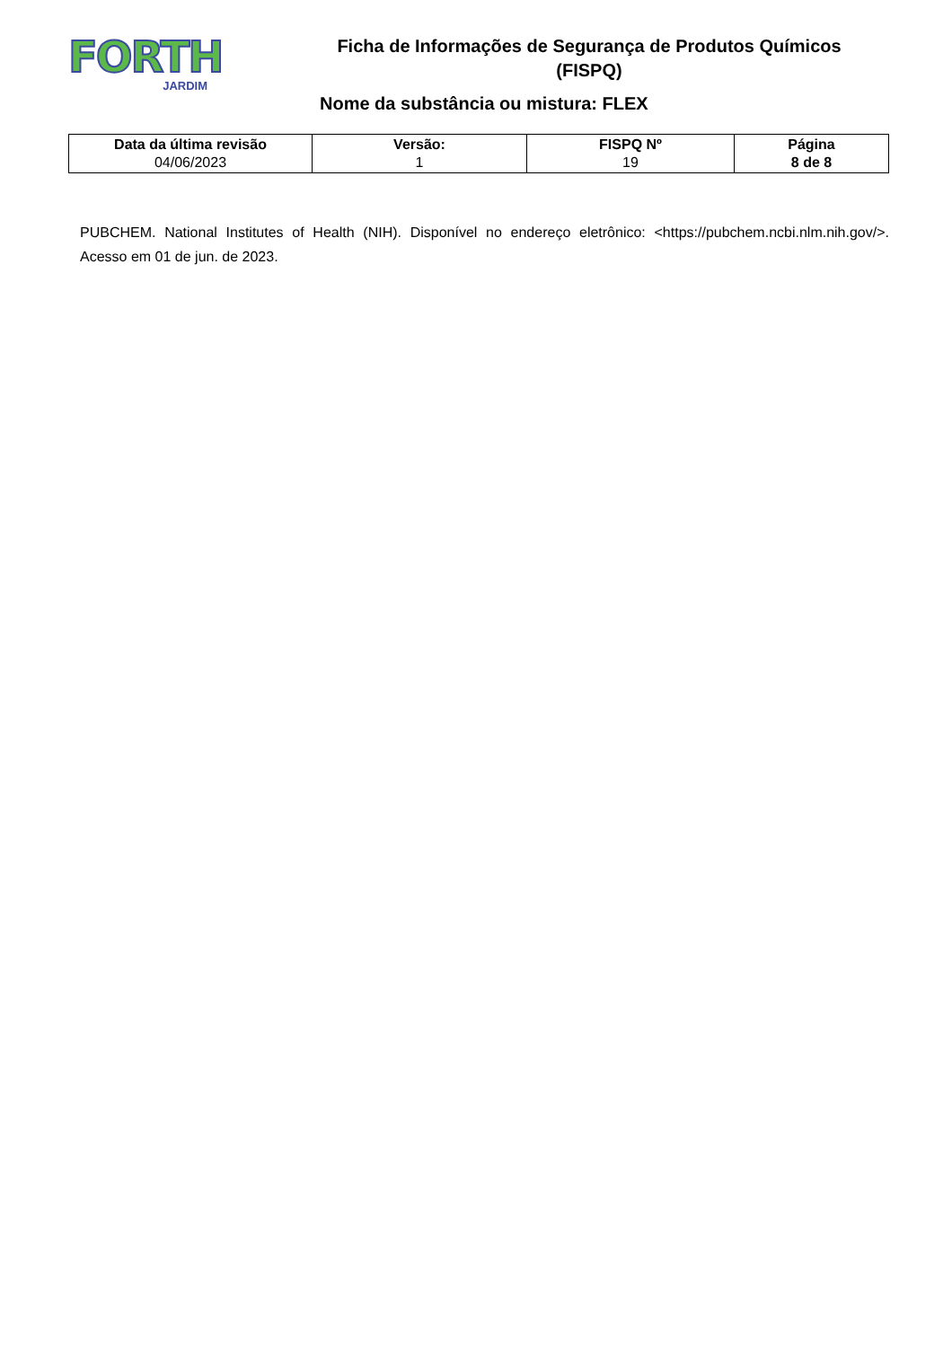FORTH
JARDIM
Ficha de Informações de Segurança de Produtos Químicos (FISPQ)
Nome da substância ou mistura: FLEX
| Data da última revisão 04/06/2023 | Versão: 1 | FISPQ Nº 19 | Página 8 de 8 |
PUBCHEM. National Institutes of Health (NIH). Disponível no endereço eletrônico: <https://pubchem.ncbi.nlm.nih.gov/>. Acesso em 01 de jun. de 2023.